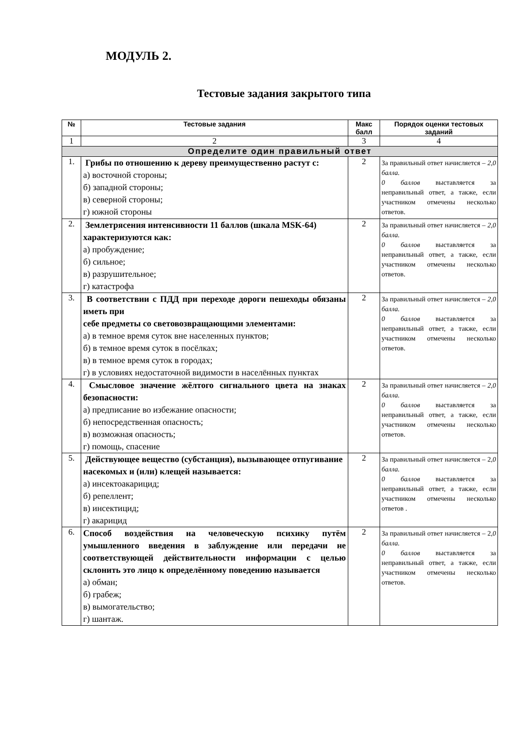МОДУЛЬ 2.
Тестовые задания закрытого типа
| № | Тестовые задания | Макс балл | Порядок оценки тестовых заданий |
| --- | --- | --- | --- |
| 1 | 2 | 3 | 4 |
| Определите один правильный ответ | | | |
| 1. | Грибы по отношению к дереву преимущественно растут с: а) восточной стороны; б) западной стороны; в) северной стороны; г) южной стороны | 2 | За правильный ответ начисляется – 2,0 балла. 0 баллов выставляется за неправильный ответ, а также, если участником отмечены несколько ответов. |
| 2. | Землетрясения интенсивности 11 баллов (шкала MSK-64) характеризуются как: а) пробуждение; б) сильное; в) разрушительное; г) катастрофа | 2 | За правильный ответ начисляется – 2,0 балла. 0 баллов выставляется за неправильный ответ, а также, если участником отмечены несколько ответов. |
| 3. | В соответствии с ПДД при переходе дороги пешеходы обязаны иметь при себе предметы со световозвращающими элементами: а) в темное время суток вне населенных пунктов; б) в темное время суток в посёлках; в) в темное время суток в городах; г) в условиях недостаточной видимости в населённых пунктах | 2 | За правильный ответ начисляется – 2,0 балла. 0 баллов выставляется за неправильный ответ, а также, если участником отмечены несколько ответов. |
| 4. | Смысловое значение жёлтого сигнального цвета на знаках безопасности: а) предписание во избежание опасности; б) непосредственная опасность; в) возможная опасность; г) помощь, спасение | 2 | За правильный ответ начисляется – 2,0 балла. 0 баллов выставляется за неправильный ответ, а также, если участником отмечены несколько ответов. |
| 5. | Действующее вещество (субстанция), вызывающее отпугивание насекомых и (или) клещей называется: а) инсектоакарицид; б) репеллент; в) инсектицид; г) акарицид | 2 | За правильный ответ начисляется – 2 ,0 балла. 0 баллов выставляется за неправильный ответ, а также, если участником отмечены несколько ответов . |
| 6. | Способ воздействия на человеческую психику путём умышленного введения в заблуждение или передачи не соответствующей действительности информации с целью склонить это лицо к определённому поведению называется а) обман; б) грабеж; в) вымогательство; г) шантаж. | 2 | За правильный ответ начисляется – 2 ,0 балла. 0 баллов выставляется за неправильный ответ, а также, если участником отмечены несколько ответов. |